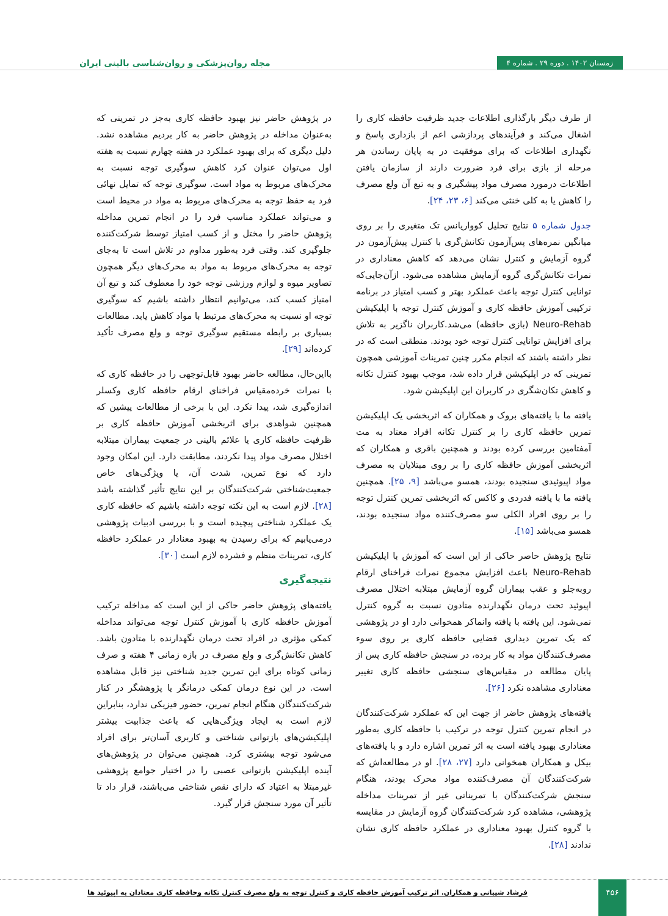زمستان ۱۴۰۲ . دوره ۲۹ . شماره ۴
مجله روان‌پزشکی و روان‌شناسی بالینی ایران
از طرف دیگر بارگذاری اطلاعات جدید ظرفیت حافظه کاری را اشغال می‌کند و فرآیندهای پردازشی اعم از بازداری پاسخ و نگهداری اطلاعات که برای موفقیت در به پایان رساندن هر مرحله از بازی برای فرد ضرورت دارند از سازمان یافتن اطلاعات درمورد مصرف مواد پیشگیری و به تبع آن ولع مصرف را کاهش یا به کلی خنثی می‌کند [۶، ۲۳، ۲۴].
جدول شماره ۵ نتایج تحلیل کوواریانس تک متغیری را بر روی میانگین نمره‌های پس‌آزمون تکانش‌گری با کنترل پیش‌آزمون در گروه آزمایش و کنترل نشان می‌دهد که کاهش معناداری در نمرات تکانش‌گری گروه آزمایش مشاهده می‌شود. ازآن‌جایی‌که توانایی کنترل توجه باعث عملکرد بهتر و کسب امتیاز در برنامه ترکیبی آموزش حافظه کاری و آموزش کنترل توجه با اپلیکیشن Neuro-Rehab (بازی حافظه) می‌شد.کاربران ناگزیر به تلاش برای افزایش توانایی کنترل توجه خود بودند. منطقی است که در نظر داشته باشند که انجام مکرر چنین تمرینات آموزشی همچون تمرینی که در اپلیکیشن قرار داده شد، موجب بهبود کنترل تکانه و کاهش تکان‌شگری در کاربران این اپلیکیشن شود.
یافته ما با یافته‌های بروک و همکاران که اثربخشی یک اپلیکیشن تمرین حافظه کاری را بر کنترل تکانه افراد معتاد به مت آمفتامین بررسی کرده بودند و همچنین باقری و همکاران که اثربخشی آموزش حافظه کاری را بر روی مبتلایان به مصرف مواد اپیوئیدی سنجیده بودند، همسو می‌باشد [۹، ۲۵]. همچنین یافته ما با یافته فدردی و کاکس که اثربخشی تمرین کنترل توجه را بر روی افراد الکلی سو مصرف‌کننده مواد سنجیده بودند، همسو می‌باشد [۱۵].
نتایج پژوهش حاصر حاکی از این است که آموزش با اپلیکیشن Neuro-Rehab باعث افزایش مجموع نمرات فراخنای ارقام روبه‌جلو و عقب بیماران گروه آزمایش مبتلابه اختلال مصرف اپیوئید تحت درمان نگهدارنده متادون نسبت به گروه کنترل نمی‌شود. این یافته با یافته وانماکر همخوانی دارد او در پژوهشی که یک تمرین دیداری فضایی حافظه کاری بر روی سوء مصرف‌کنندگان مواد به کار برده، در سنجش حافظه کاری پس از پایان مطالعه در مقیاس‌های سنجشی حافظه کاری تغییر معناداری مشاهده نکرد [۲۶].
یافته‌های پژوهش حاضر از جهت این که عملکرد شرکت‌کنندگان در انجام تمرین کنترل توجه در ترکیب با حافظه کاری به‌طور معناداری بهبود یافته است به اثر تمرین اشاره دارد و با یافته‌های بیکل و همکاران همخوانی دارد [۲۷، ۲۸]. او در مطالعه‌اش که شرکت‌کنندگان آن مصرف‌کننده مواد محرک بودند، هنگام سنجش شرکت‌کنندگان با تمریناتی غیر از تمرینات مداخله پژوهشی، مشاهده کرد شرکت‌کنندگان گروه آزمایش در مقایسه با گروه کنترل بهبود معناداری در عملکرد حافظه کاری نشان ندادند [۲۸].
در پژوهش حاضر نیز بهبود حافظه کاری به‌جز در تمرینی که به‌عنوان مداخله در پژوهش حاضر به کار بردیم مشاهده نشد. دلیل دیگری که برای بهبود عملکرد در هفته چهارم نسبت به هفته اول می‌توان عنوان کرد کاهش سوگیری توجه نسبت به محرک‌های مربوط به مواد است. سوگیری توجه که تمایل نهائی فرد به حفظ توجه به محرک‌های مربوط به مواد در محیط است و می‌تواند عملکرد مناسب فرد را در انجام تمرین مداخله پژوهش حاضر را مختل و از کسب امتیاز توسط شرکت‌کننده جلوگیری کند. وقتی فرد به‌طور مداوم در تلاش است تا به‌جای توجه به محرک‌های مربوط به مواد به محرک‌های دیگر همچون تصاویر میوه و لوازم ورزشی توجه خود را معطوف کند و تبع آن امتیاز کسب کند، می‌توانیم انتظار داشته باشیم که سوگیری توجه او نسبت به محرک‌های مرتبط با مواد کاهش یابد. مطالعات بسیاری بر رابطه مستقیم سوگیری توجه و ولع مصرف تأکید کرده‌اند [۲۹].
بااین‌حال، مطالعه حاضر بهبود قابل‌توجهی را در حافظه کاری که با نمرات خرده‌مقیاس فراخنای ارقام حافظه کاری وکسلر اندازه‌گیری شد، پیدا نکرد. این با برخی از مطالعات پیشین که همچنین شواهدی برای اثربخشی آموزش حافظه کاری بر ظرفیت حافظه کاری یا علائم بالینی در جمعیت بیماران مبتلابه اختلال مصرف مواد پیدا نکردند، مطابقت دارد. این امکان وجود دارد که نوع تمرین، شدت آن، یا ویژگی‌های خاص جمعیت‌شناختی شرکت‌کنندگان بر این نتایج تأثیر گذاشته باشد [۲۸]. لازم است به این نکته توجه داشته باشیم که حافظه کاری یک عملکرد شناختی پیچیده است و با بررسی ادبیات پژوهشی درمی‌یابیم که برای رسیدن به بهبود معنادار در عملکرد حافظه کاری، تمرینات منظم و فشرده لازم است [۳۰].
نتیجه‌گیری
یافته‌های پژوهش حاضر حاکی از این است که مداخله ترکیب آموزش حافظه کاری با آموزش کنترل توجه می‌تواند مداخله کمکی مؤثری در افراد تحت درمان نگهدارنده با متادون باشد. کاهش تکانش‌گری و ولع مصرف در بازه زمانی ۴ هفته و صرف زمانی کوتاه برای این تمرین جدید شناختی نیز قابل مشاهده است. در این نوع درمان کمکی درمانگر یا پژوهشگر در کنار شرکت‌کنندگان هنگام انجام تمرین، حضور فیزیکی ندارد، بنابراین لازم است به ایجاد ویژگی‌هایی که باعث جذابیت بیشتر اپلیکیشن‌های بازتوانی شناختی و کاربری آسان‌تر برای افراد می‌شود توجه بیشتری کرد. همچنین می‌توان در پژوهش‌های آینده اپلیکیشن بازتوانی عصبی را در اختیار جوامع پژوهشی غیرمبتلا به اعتیاد که دارای نقص شناختی می‌باشند، قرار داد تا تأثیر آن مورد سنجش قرار گیرد.
۴۵۶
فرشاد شیبانی و همکاران. اثر ترکیب آموزش حافظه کاری و کنترل توجه به ولع مصرف کنترل تکانه وحافظه کاری معتادان به اپیوئید ها